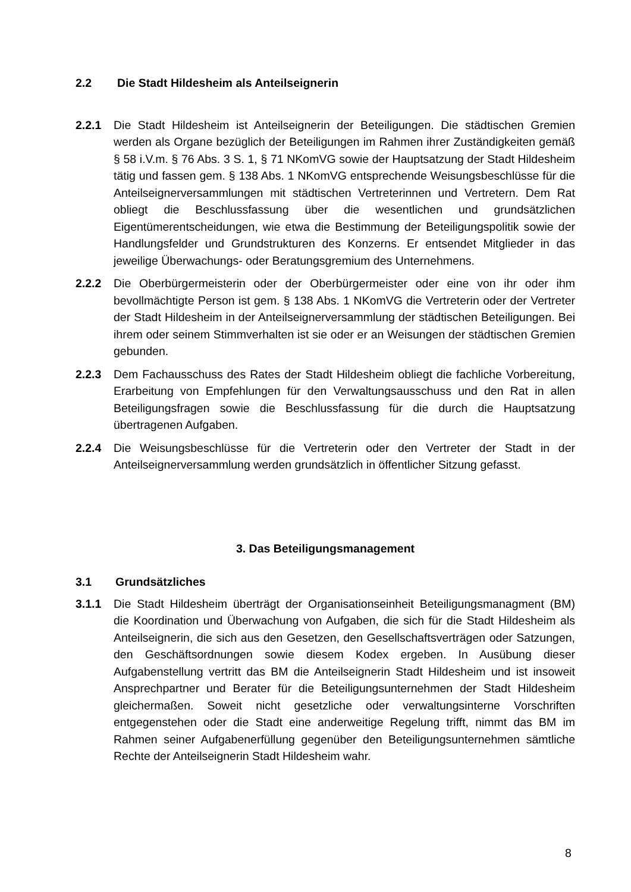2.2 Die Stadt Hildesheim als Anteilseignerin
2.2.1 Die Stadt Hildesheim ist Anteilseignerin der Beteiligungen. Die städtischen Gremien werden als Organe bezüglich der Beteiligungen im Rahmen ihrer Zuständigkeiten gemäß § 58 i.V.m. § 76 Abs. 3 S. 1, § 71 NKomVG sowie der Hauptsatzung der Stadt Hildesheim tätig und fassen gem. § 138 Abs. 1 NKomVG entsprechende Weisungsbeschlüsse für die Anteilseignerversammlungen mit städtischen Vertreterinnen und Vertretern. Dem Rat obliegt die Beschlussfassung über die wesentlichen und grundsätzlichen Eigentümerentscheidungen, wie etwa die Bestimmung der Beteiligungspolitik sowie der Handlungsfelder und Grundstrukturen des Konzerns. Er entsendet Mitglieder in das jeweilige Überwachungs- oder Beratungsgremium des Unternehmens.
2.2.2 Die Oberbürgermeisterin oder der Oberbürgermeister oder eine von ihr oder ihm bevollmächtigte Person ist gem. § 138 Abs. 1 NKomVG die Vertreterin oder der Vertreter der Stadt Hildesheim in der Anteilseignerversammlung der städtischen Beteiligungen. Bei ihrem oder seinem Stimmverhalten ist sie oder er an Weisungen der städtischen Gremien gebunden.
2.2.3 Dem Fachausschuss des Rates der Stadt Hildesheim obliegt die fachliche Vorbereitung, Erarbeitung von Empfehlungen für den Verwaltungsausschuss und den Rat in allen Beteiligungsfragen sowie die Beschlussfassung für die durch die Hauptsatzung übertragenen Aufgaben.
2.2.4 Die Weisungsbeschlüsse für die Vertreterin oder den Vertreter der Stadt in der Anteilseignerversammlung werden grundsätzlich in öffentlicher Sitzung gefasst.
3. Das Beteiligungsmanagement
3.1 Grundsätzliches
3.1.1 Die Stadt Hildesheim überträgt der Organisationseinheit Beteiligungsmanagment (BM) die Koordination und Überwachung von Aufgaben, die sich für die Stadt Hildesheim als Anteilseignerin, die sich aus den Gesetzen, den Gesellschaftsverträgen oder Satzungen, den Geschäftsordnungen sowie diesem Kodex ergeben. In Ausübung dieser Aufgabenstellung vertritt das BM die Anteilseignerin Stadt Hildesheim und ist insoweit Ansprechpartner und Berater für die Beteiligungsunternehmen der Stadt Hildesheim gleichermaßen. Soweit nicht gesetzliche oder verwaltungsinterne Vorschriften entgegenstehen oder die Stadt eine anderweitige Regelung trifft, nimmt das BM im Rahmen seiner Aufgabenerfüllung gegenüber den Beteiligungsunternehmen sämtliche Rechte der Anteilseignerin Stadt Hildesheim wahr.
8